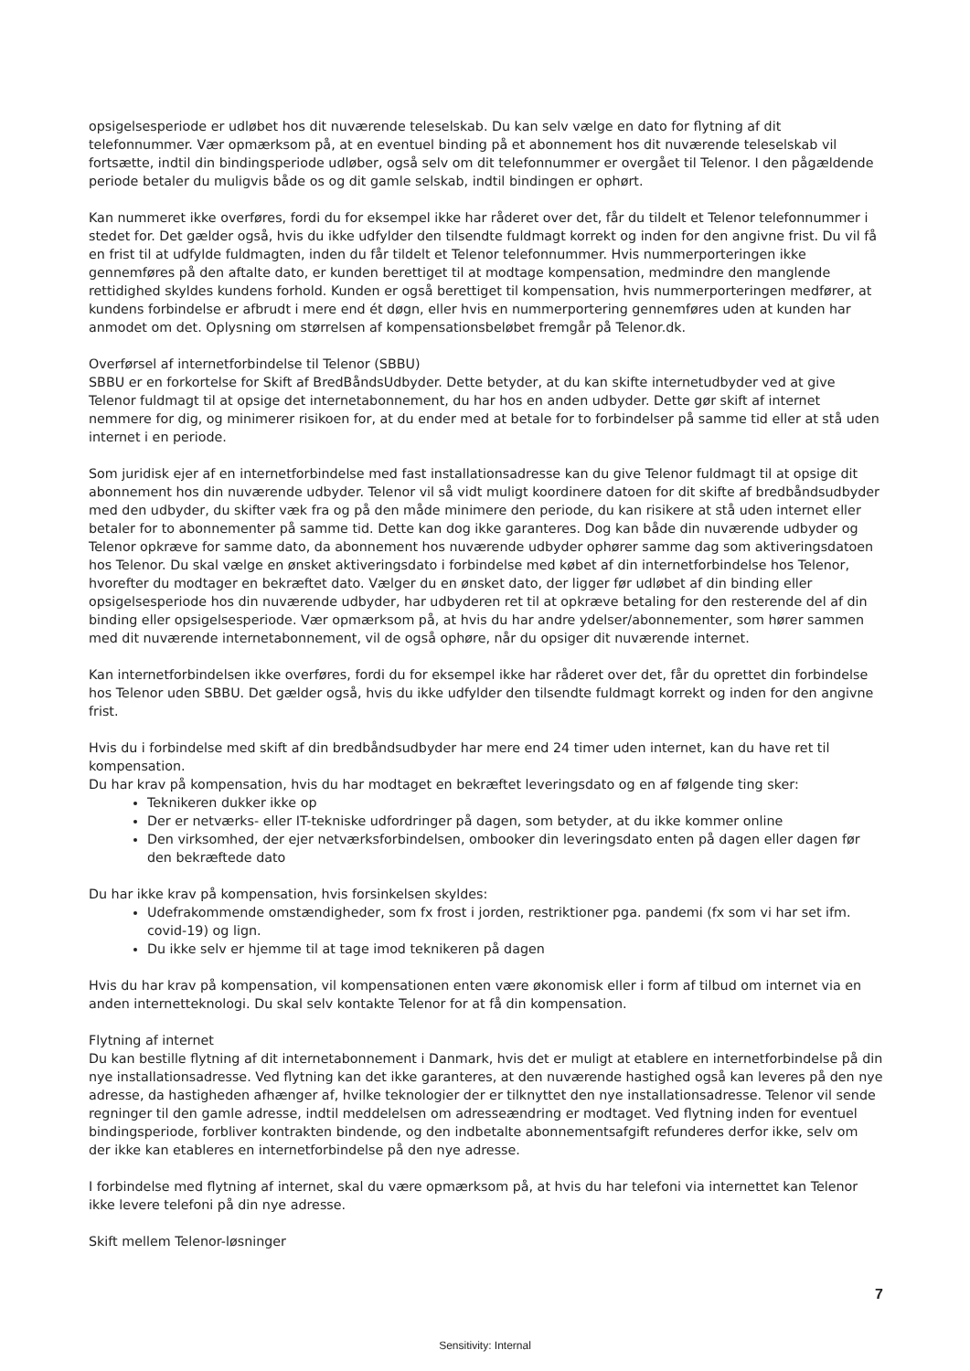opsigelsesperiode er udløbet hos dit nuværende teleselskab. Du kan selv vælge en dato for flytning af dit telefonnummer. Vær opmærksom på, at en eventuel binding på et abonnement hos dit nuværende teleselskab vil fortsætte, indtil din bindingsperiode udløber, også selv om dit telefonnummer er overgået til Telenor. I den pågældende periode betaler du muligvis både os og dit gamle selskab, indtil bindingen er ophørt.
Kan nummeret ikke overføres, fordi du for eksempel ikke har råderet over det, får du tildelt et Telenor telefonnummer i stedet for. Det gælder også, hvis du ikke udfylder den tilsendte fuldmagt korrekt og inden for den angivne frist. Du vil få en frist til at udfylde fuldmagten, inden du får tildelt et Telenor telefonnummer. Hvis nummerporteringen ikke gennemføres på den aftalte dato, er kunden berettiget til at modtage kompensation, medmindre den manglende rettidighed skyldes kundens forhold. Kunden er også berettiget til kompensation, hvis nummerporteringen medfører, at kundens forbindelse er afbrudt i mere end ét døgn, eller hvis en nummerportering gennemføres uden at kunden har anmodet om det. Oplysning om størrelsen af kompensationsbeløbet fremgår på Telenor.dk.
Overførsel af internetforbindelse til Telenor (SBBU)
SBBU er en forkortelse for Skift af BredBåndsUdbyder. Dette betyder, at du kan skifte internetudbyder ved at give Telenor fuldmagt til at opsige det internetabonnement, du har hos en anden udbyder. Dette gør skift af internet nemmere for dig, og minimerer risikoen for, at du ender med at betale for to forbindelser på samme tid eller at stå uden internet i en periode.
Som juridisk ejer af en internetforbindelse med fast installationsadresse kan du give Telenor fuldmagt til at opsige dit abonnement hos din nuværende udbyder. Telenor vil så vidt muligt koordinere datoen for dit skifte af bredbåndsudbyder med den udbyder, du skifter væk fra og på den måde minimere den periode, du kan risikere at stå uden internet eller betaler for to abonnementer på samme tid. Dette kan dog ikke garanteres. Dog kan både din nuværende udbyder og Telenor opkræve for samme dato, da abonnement hos nuværende udbyder ophører samme dag som aktiveringsdatoen hos Telenor. Du skal vælge en ønsket aktiveringsdato i forbindelse med købet af din internetforbindelse hos Telenor, hvorefter du modtager en bekræftet dato. Vælger du en ønsket dato, der ligger før udløbet af din binding eller opsigelsesperiode hos din nuværende udbyder, har udbyderen ret til at opkræve betaling for den resterende del af din binding eller opsigelsesperiode. Vær opmærksom på, at hvis du har andre ydelser/abonnementer, som hører sammen med dit nuværende internetabonnement, vil de også ophøre, når du opsiger dit nuværende internet.
Kan internetforbindelsen ikke overføres, fordi du for eksempel ikke har råderet over det, får du oprettet din forbindelse hos Telenor uden SBBU. Det gælder også, hvis du ikke udfylder den tilsendte fuldmagt korrekt og inden for den angivne frist.
Hvis du i forbindelse med skift af din bredbåndsudbyder har mere end 24 timer uden internet, kan du have ret til kompensation.
Du har krav på kompensation, hvis du har modtaget en bekræftet leveringsdato og en af følgende ting sker:
Teknikeren dukker ikke op
Der er netværks- eller IT-tekniske udfordringer på dagen, som betyder, at du ikke kommer online
Den virksomhed, der ejer netværksforbindelsen, ombooker din leveringsdato enten på dagen eller dagen før den bekræftede dato
Du har ikke krav på kompensation, hvis forsinkelsen skyldes:
Udefrakommende omstændigheder, som fx frost i jorden, restriktioner pga. pandemi (fx som vi har set ifm. covid-19) og lign.
Du ikke selv er hjemme til at tage imod teknikeren på dagen
Hvis du har krav på kompensation, vil kompensationen enten være økonomisk eller i form af tilbud om internet via en anden internetteknologi. Du skal selv kontakte Telenor for at få din kompensation.
Flytning af internet
Du kan bestille flytning af dit internetabonnement i Danmark, hvis det er muligt at etablere en internetforbindelse på din nye installationsadresse. Ved flytning kan det ikke garanteres, at den nuværende hastighed også kan leveres på den nye adresse, da hastigheden afhænger af, hvilke teknologier der er tilknyttet den nye installationsadresse. Telenor vil sende regninger til den gamle adresse, indtil meddelelsen om adresseændring er modtaget. Ved flytning inden for eventuel bindingsperiode, forbliver kontrakten bindende, og den indbetalte abonnementsafgift refunderes derfor ikke, selv om der ikke kan etableres en internetforbindelse på den nye adresse.
I forbindelse med flytning af internet, skal du være opmærksom på, at hvis du har telefoni via internettet kan Telenor ikke levere telefoni på din nye adresse.
Skift mellem Telenor-løsninger
7
Sensitivity: Internal